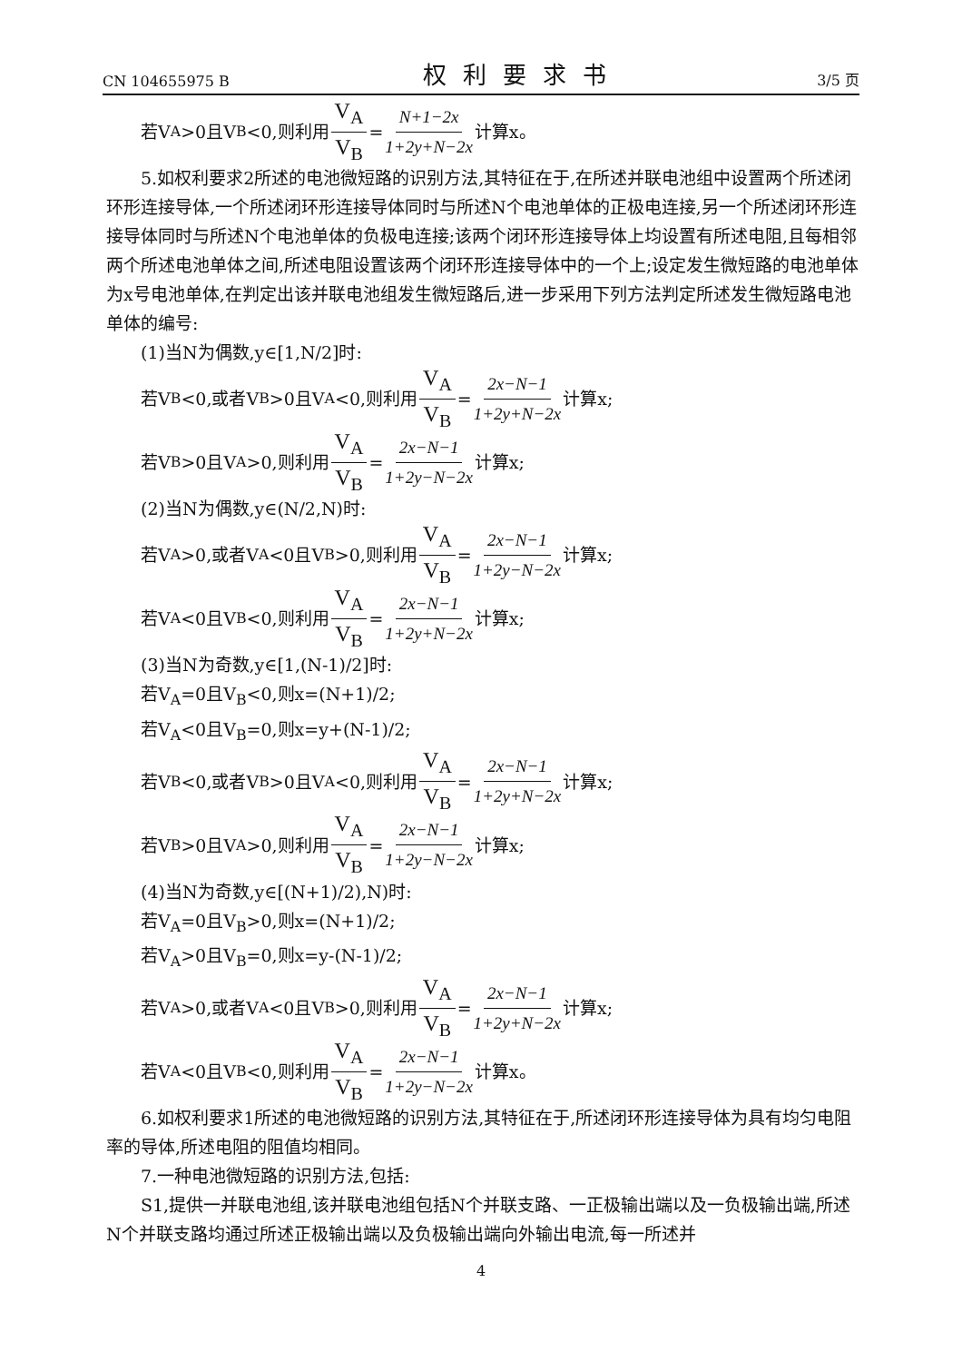CN 104655975 B 权利要求书 3/5 页
若V<sub>A</sub>>0且V<sub>B</sub><0,则利用 V<sub>A</sub> V<sub>B</sub> = N+1−2x 1+2y+N−2x 计算x。
5.如权利要求2所述的电池微短路的识别方法,其特征在于,在所述并联电池组中设置两个所述闭环形连接导体,一个所述闭环形连接导体同时与所述N个电池单体的正极电连接,另一个所述闭环形连接导体同时与所述N个电池单体的负极电连接;该两个闭环形连接导体上均设置有所述电阻,且每相邻两个所述电池单体之间,所述电阻设置该两个闭环形连接导体中的一个上;设定发生微短路的电池单体为x号电池单体,在判定出该并联电池组发生微短路后,进一步采用下列方法判定所述发生微短路电池单体的编号:
(1)当N为偶数,y∈[1,N/2]时:
若V<sub>B</sub><0,或者V<sub>B</sub>>0且V<sub>A</sub><0,则利用 V<sub>A</sub> V<sub>B</sub> = 2x−N−1 1+2y+N−2x 计算x;
若V<sub>B</sub>>0且V<sub>A</sub>>0,则利用 V<sub>A</sub> V<sub>B</sub> = 2x−N−1 1+2y−N−2x 计算x;
(2)当N为偶数,y∈(N/2,N)时:
若V<sub>A</sub>>0,或者V<sub>A</sub><0且V<sub>B</sub>>0,则利用 V<sub>A</sub> V<sub>B</sub> = 2x−N−1 1+2y−N−2x 计算x;
若V<sub>A</sub><0且V<sub>B</sub><0,则利用 V<sub>A</sub> V<sub>B</sub> = 2x−N−1 1+2y+N−2x 计算x;
(3)当N为奇数,y∈[1,(N-1)/2]时:
若V<sub>A</sub>=0且V<sub>B</sub><0,则x=(N+1)/2;
若V<sub>A</sub><0且V<sub>B</sub>=0,则x=y+(N-1)/2;
若V<sub>B</sub><0,或者V<sub>B</sub>>0且V<sub>A</sub><0,则利用 V<sub>A</sub> V<sub>B</sub> = 2x−N−1 1+2y+N−2x 计算x;
若V<sub>B</sub>>0且V<sub>A</sub>>0,则利用 V<sub>A</sub> V<sub>B</sub> = 2x−N−1 1+2y−N−2x 计算x;
(4)当N为奇数,y∈[(N+1)/2),N)时:
若V<sub>A</sub>=0且V<sub>B</sub>>0,则x=(N+1)/2;
若V<sub>A</sub>>0且V<sub>B</sub>=0,则x=y-(N-1)/2;
若V<sub>A</sub>>0,或者V<sub>A</sub><0且V<sub>B</sub>>0,则利用 V<sub>A</sub> V<sub>B</sub> = 2x−N−1 1+2y+N−2x 计算x;
若V<sub>A</sub><0且V<sub>B</sub><0,则利用 V<sub>A</sub> V<sub>B</sub> = 2x−N−1 1+2y−N−2x 计算x。
6.如权利要求1所述的电池微短路的识别方法,其特征在于,所述闭环形连接导体为具有均匀电阻率的导体,所述电阻的阻值均相同。
7.一种电池微短路的识别方法,包括:
S1,提供一并联电池组,该并联电池组包括N个并联支路、一正极输出端以及一负极输出端,所述N个并联支路均通过所述正极输出端以及负极输出端向外输出电流,每一所述并
4